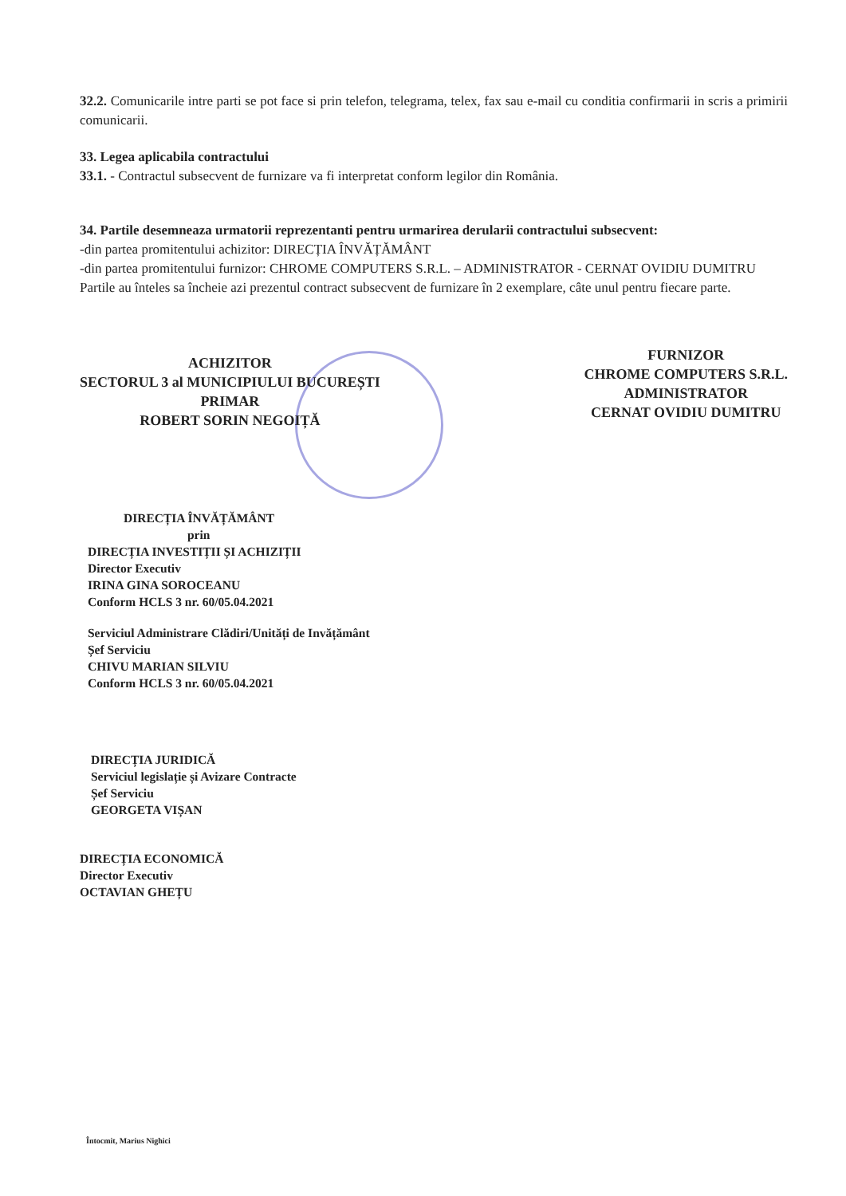32.2. Comunicarile intre parti se pot face si prin telefon, telegrama, telex, fax sau e-mail cu conditia confirmarii in scris a primirii comunicarii.
33. Legea aplicabila contractului
33.1. - Contractul subsecvent de furnizare va fi interpretat conform legilor din România.
34. Partile desemneaza urmatorii reprezentanti pentru urmarirea derularii contractului subsecvent:
-din partea promitentului achizitor: DIRECȚIA ÎNVĂȚĂMÂNT
-din partea promitentului furnizor: CHROME COMPUTERS S.R.L. – ADMINISTRATOR - CERNAT OVIDIU DUMITRU
Partile au înteles sa încheie azi prezentul contract subsecvent de furnizare în 2 exemplare, câte unul pentru fiecare parte.
ACHIZITOR
SECTORUL 3 al MUNICIPIULUI BUCUREȘTI
PRIMAR
ROBERT SORIN NEGOIȚĂ
FURNIZOR
CHROME COMPUTERS S.R.L.
ADMINISTRATOR
CERNAT OVIDIU DUMITRU
DIRECȚIA ÎNVĂȚĂMÂNT
prin
DIRECȚIA INVESTIȚII ȘI ACHIZIȚII
Director Executiv
IRINA GINA SOROCEANU
Conform HCLS 3 nr. 60/05.04.2021
Serviciul Administrare Clădiri/Unități de Invățământ
Șef Serviciu
CHIVU MARIAN SILVIU
Conform HCLS 3 nr. 60/05.04.2021
DIRECȚIA JURIDICĂ
Serviciul legislație și Avizare Contracte
Șef Serviciu
GEORGETA VIȘAN
DIRECȚIA ECONOMICĂ
Director Executiv
OCTAVIAN GHEȚU
Întocmit, Marius Nighici